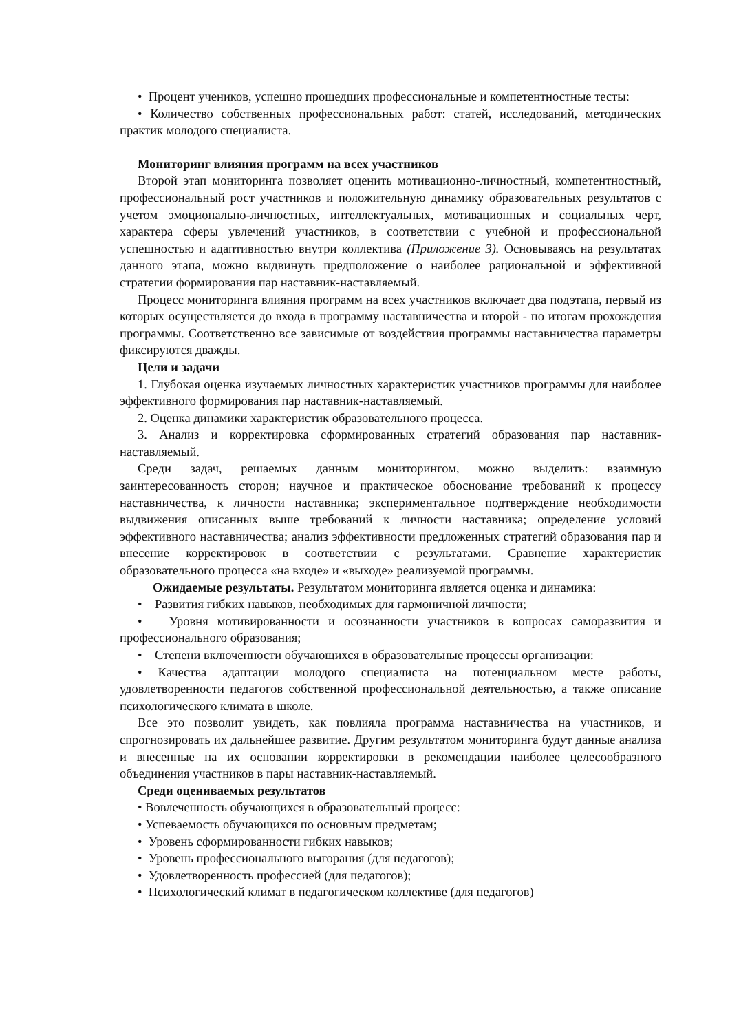• Процент учеников, успешно прошедших профессиональные и компетентностные тесты:
• Количество собственных профессиональных работ: статей, исследований, методических практик молодого специалиста.
Мониторинг влияния программ на всех участников
Второй этап мониторинга позволяет оценить мотивационно-личностный, компетентностный, профессиональный рост участников и положительную динамику образовательных результатов с учетом эмоционально-личностных, интеллектуальных, мотивационных и социальных черт, характера сферы увлечений участников, в соответствии с учебной и профессиональной успешностью и адаптивностью внутри коллектива (Приложение 3). Основываясь на результатах данного этапа, можно выдвинуть предположение о наиболее рациональной и эффективной стратегии формирования пар наставник-наставляемый.
Процесс мониторинга влияния программ на всех участников включает два подэтапа, первый из которых осуществляется до входа в программу наставничества и второй - по итогам прохождения программы. Соответственно все зависимые от воздействия программы наставничества параметры фиксируются дважды.
Цели и задачи
1. Глубокая оценка изучаемых личностных характеристик участников программы для наиболее эффективного формирования пар наставник-наставляемый.
2. Оценка динамики характеристик образовательного процесса.
3. Анализ и корректировка сформированных стратегий образования пар наставник-наставляемый.
Среди задач, решаемых данным мониторингом, можно выделить: взаимную заинтересованность сторон; научное и практическое обоснование требований к процессу наставничества, к личности наставника; экспериментальное подтверждение необходимости выдвижения описанных выше требований к личности наставника; определение условий эффективного наставничества; анализ эффективности предложенных стратегий образования пар и внесение корректировок в соответствии с результатами. Сравнение характеристик образовательного процесса «на входе» и «выходе» реализуемой программы.
Ожидаемые результаты. Результатом мониторинга является оценка и динамика:
• Развития гибких навыков, необходимых для гармоничной личности;
• Уровня мотивированности и осознанности участников в вопросах саморазвития и профессионального образования;
• Степени включенности обучающихся в образовательные процессы организации:
• Качества адаптации молодого специалиста на потенциальном месте работы, удовлетворенности педагогов собственной профессиональной деятельностью, а также описание психологического климата в школе.
Все это позволит увидеть, как повлияла программа наставничества на участников, и спрогнозировать их дальнейшее развитие. Другим результатом мониторинга будут данные анализа и внесенные на их основании корректировки в рекомендации наиболее целесообразного объединения участников в пары наставник-наставляемый.
Среди оцениваемых результатов
• Вовлеченность обучающихся в образовательный процесс:
• Успеваемость обучающихся по основным предметам;
• Уровень сформированности гибких навыков;
• Уровень профессионального выгорания (для педагогов);
• Удовлетворенность профессией (для педагогов);
• Психологический климат в педагогическом коллективе (для педагогов)